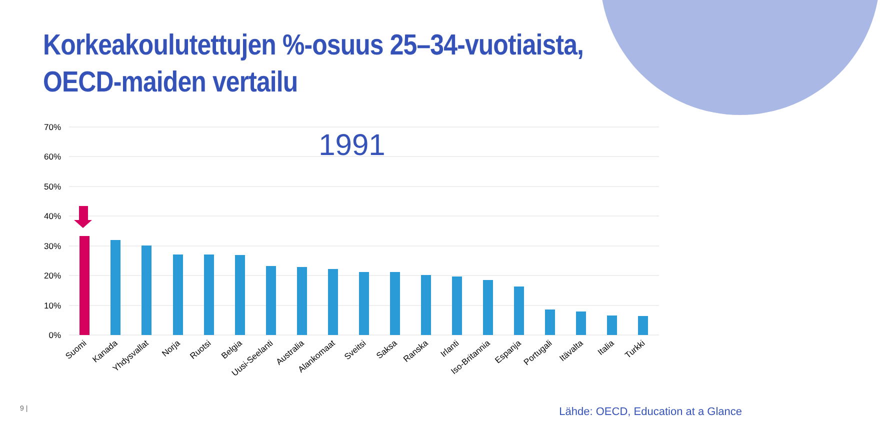Korkeakoulutettujen %-osuus 25–34-vuotiaista,
OECD-maiden vertailu
70%
60%
50%
40%
30%
20%
10%
0%
1991
Suomi
Kanada
Yhdysvallat
Norja
Ruotsi
Belgia
Uusi-Seelanti
Australia
Alankomaat
Sveitsi
Saksa
Ranska
Irlanti
Iso-Britannia
Espanja
Portugali
Itävalta
Italia
Turkki
9 |
Lähde: OECD, Education at a Glance